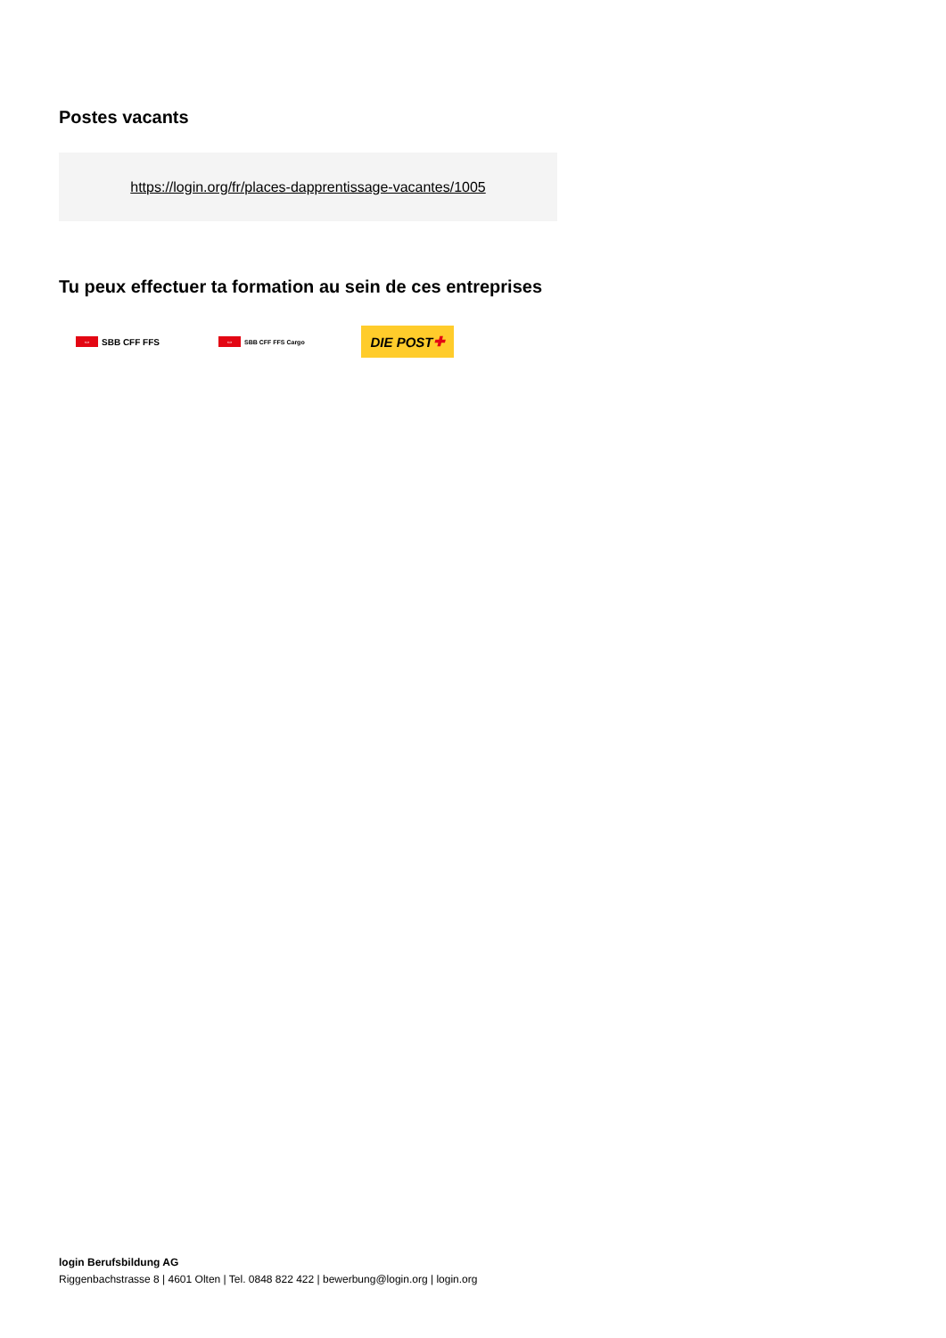Postes vacants
https://login.org/fr/places-dapprentissage-vacantes/1005
Tu peux effectuer ta formation au sein de ces entreprises
⇔ SBB CFF FFS ⇔ SBB CFF FFS Cargo
DIE POST ✚
login Berufsbildung AG
Riggenbachstrasse 8 | 4601 Olten | Tel. 0848 822 422 | bewerbung@login.org | login.org